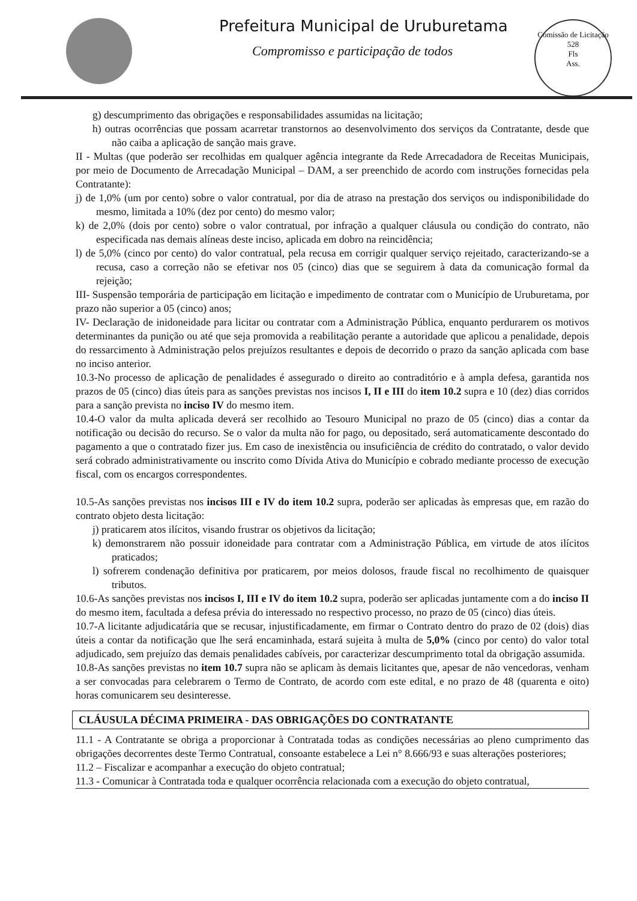Prefeitura Municipal de Uruburetama
Compromisso e participação de todos
Comissão de Licitação
528
Fls
Ass.
g) descumprimento das obrigações e responsabilidades assumidas na licitação;
h) outras ocorrências que possam acarretar transtornos ao desenvolvimento dos serviços da Contratante, desde que não caiba a aplicação de sanção mais grave.
II - Multas (que poderão ser recolhidas em qualquer agência integrante da Rede Arrecadadora de Receitas Municipais, por meio de Documento de Arrecadação Municipal – DAM, a ser preenchido de acordo com instruções fornecidas pela Contratante):
j) de 1,0% (um por cento) sobre o valor contratual, por dia de atraso na prestação dos serviços ou indisponibilidade do mesmo, limitada a 10% (dez por cento) do mesmo valor;
k) de 2,0% (dois por cento) sobre o valor contratual, por infração a qualquer cláusula ou condição do contrato, não especificada nas demais alíneas deste inciso, aplicada em dobro na reincidência;
l) de 5,0% (cinco por cento) do valor contratual, pela recusa em corrigir qualquer serviço rejeitado, caracterizando-se a recusa, caso a correção não se efetivar nos 05 (cinco) dias que se seguirem à data da comunicação formal da rejeição;
III- Suspensão temporária de participação em licitação e impedimento de contratar com o Município de Uruburetama, por prazo não superior a 05 (cinco) anos;
IV- Declaração de inidoneidade para licitar ou contratar com a Administração Pública, enquanto perdurarem os motivos determinantes da punição ou até que seja promovida a reabilitação perante a autoridade que aplicou a penalidade, depois do ressarcimento à Administração pelos prejuízos resultantes e depois de decorrido o prazo da sanção aplicada com base no inciso anterior.
10.3-No processo de aplicação de penalidades é assegurado o direito ao contraditório e à ampla defesa, garantida nos prazos de 05 (cinco) dias úteis para as sanções previstas nos incisos I, II e III do item 10.2 supra e 10 (dez) dias corridos para a sanção prevista no inciso IV do mesmo item.
10.4-O valor da multa aplicada deverá ser recolhido ao Tesouro Municipal no prazo de 05 (cinco) dias a contar da notificação ou decisão do recurso. Se o valor da multa não for pago, ou depositado, será automaticamente descontado do pagamento a que o contratado fizer jus. Em caso de inexistência ou insuficiência de crédito do contratado, o valor devido será cobrado administrativamente ou inscrito como Dívida Ativa do Município e cobrado mediante processo de execução fiscal, com os encargos correspondentes.
10.5-As sanções previstas nos incisos III e IV do item 10.2 supra, poderão ser aplicadas às empresas que, em razão do contrato objeto desta licitação:
j) praticarem atos ilícitos, visando frustrar os objetivos da licitação;
k) demonstrarem não possuir idoneidade para contratar com a Administração Pública, em virtude de atos ilícitos praticados;
l) sofrerem condenação definitiva por praticarem, por meios dolosos, fraude fiscal no recolhimento de quaisquer tributos.
10.6-As sanções previstas nos incisos I, III e IV do item 10.2 supra, poderão ser aplicadas juntamente com a do inciso II do mesmo item, facultada a defesa prévia do interessado no respectivo processo, no prazo de 05 (cinco) dias úteis.
10.7-A licitante adjudicatária que se recusar, injustificadamente, em firmar o Contrato dentro do prazo de 02 (dois) dias úteis a contar da notificação que lhe será encaminhada, estará sujeita à multa de 5,0% (cinco por cento) do valor total adjudicado, sem prejuízo das demais penalidades cabíveis, por caracterizar descumprimento total da obrigação assumida.
10.8-As sanções previstas no item 10.7 supra não se aplicam às demais licitantes que, apesar de não vencedoras, venham a ser convocadas para celebrarem o Termo de Contrato, de acordo com este edital, e no prazo de 48 (quarenta e oito) horas comunicarem seu desinteresse.
CLÁUSULA DÉCIMA PRIMEIRA - DAS OBRIGAÇÕES DO CONTRATANTE
11.1 - A Contratante se obriga a proporcionar à Contratada todas as condições necessárias ao pleno cumprimento das obrigações decorrentes deste Termo Contratual, consoante estabelece a Lei n° 8.666/93 e suas alterações posteriores;
11.2 – Fiscalizar e acompanhar a execução do objeto contratual;
11.3 - Comunicar à Contratada toda e qualquer ocorrência relacionada com a execução do objeto contratual,